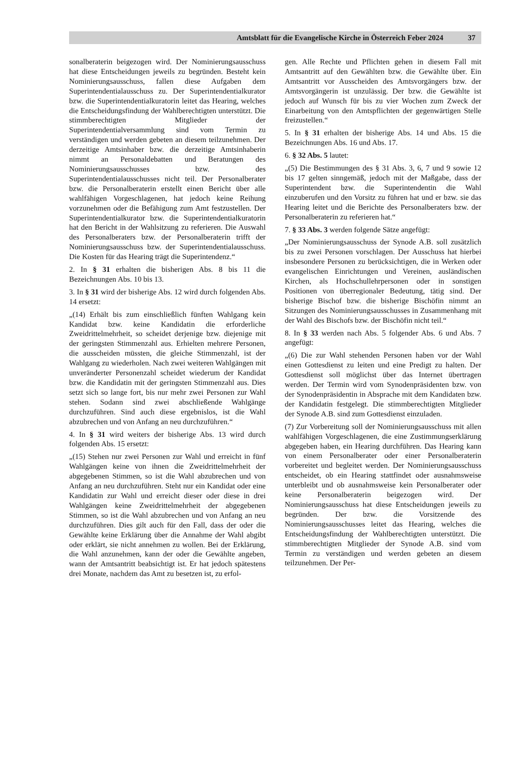Amtsblatt für die Evangelische Kirche in Österreich Feber 2024 37
sonalberaterin beigezogen wird. Der Nominierungsausschuss hat diese Entscheidungen jeweils zu begründen. Besteht kein Nominierungsausschuss, fallen diese Aufgaben dem Superintendentialausschuss zu. Der Superintendentialkurator bzw. die Superintendentialkuratorin leitet das Hearing, welches die Entscheidungsfindung der Wahlberechtigten unterstützt. Die stimmberechtigten Mitglieder der Superintendentialversammlung sind vom Termin zu verständigen und werden gebeten an diesem teilzunehmen. Der derzeitige Amtsinhaber bzw. die derzeitige Amtsinhaberin nimmt an Personaldebatten und Beratungen des Nominierungsausschusses bzw. des Superintendentialausschusses nicht teil. Der Personalberater bzw. die Personalberaterin erstellt einen Bericht über alle wahlfähigen Vorgeschlagenen, hat jedoch keine Reihung vorzunehmen oder die Befähigung zum Amt festzustellen. Der Superintendentialkurator bzw. die Superintendentialkuratorin hat den Bericht in der Wahlsitzung zu referieren. Die Auswahl des Personalberaters bzw. der Personalberaterin trifft der Nominierungsausschuss bzw. der Superintendentialausschuss. Die Kosten für das Hearing trägt die Superintendenz.“
2. In § 31 erhalten die bisherigen Abs. 8 bis 11 die Bezeichnungen Abs. 10 bis 13.
3. In § 31 wird der bisherige Abs. 12 wird durch folgenden Abs. 14 ersetzt:
„(14) Erhält bis zum einschließlich fünften Wahlgang kein Kandidat bzw. keine Kandidatin die erforderliche Zweidrittelmehrheit, so scheidet derjenige bzw. diejenige mit der geringsten Stimmenzahl aus. Erhielten mehrere Personen, die ausscheiden müssten, die gleiche Stimmenzahl, ist der Wahlgang zu wiederholen. Nach zwei weiteren Wahlgängen mit unveränderter Personenzahl scheidet wiederum der Kandidat bzw. die Kandidatin mit der geringsten Stimmenzahl aus. Dies setzt sich so lange fort, bis nur mehr zwei Personen zur Wahl stehen. Sodann sind zwei abschließende Wahlgänge durchzuführen. Sind auch diese ergebnislos, ist die Wahl abzubrechen und von Anfang an neu durchzuführen.“
4. In § 31 wird weiters der bisherige Abs. 13 wird durch folgenden Abs. 15 ersetzt:
„(15) Stehen nur zwei Personen zur Wahl und erreicht in fünf Wahlgängen keine von ihnen die Zweidrittelmehrheit der abgegebenen Stimmen, so ist die Wahl abzubrechen und von Anfang an neu durchzuführen. Steht nur ein Kandidat oder eine Kandidatin zur Wahl und erreicht dieser oder diese in drei Wahlgängen keine Zweidrittelmehrheit der abgegebenen Stimmen, so ist die Wahl abzubrechen und von Anfang an neu durchzuführen. Dies gilt auch für den Fall, dass der oder die Gewählte keine Erklärung über die Annahme der Wahl abgibt oder erklärt, sie nicht annehmen zu wollen. Bei der Erklärung, die Wahl anzunehmen, kann der oder die Gewählte angeben, wann der Amtsantritt beabsichtigt ist. Er hat jedoch spätestens drei Monate, nachdem das Amt zu besetzen ist, zu erfol-
gen. Alle Rechte und Pflichten gehen in diesem Fall mit Amtsantritt auf den Gewählten bzw. die Gewählte über. Ein Amtsantritt vor Ausscheiden des Amtsvorgängers bzw. der Amtsvorgängerin ist unzulässig. Der bzw. die Gewählte ist jedoch auf Wunsch für bis zu vier Wochen zum Zweck der Einarbeitung von den Amtspflichten der gegenwärtigen Stelle freizustellen.“
5. In § 31 erhalten der bisherige Abs. 14 und Abs. 15 die Bezeichnungen Abs. 16 und Abs. 17.
6. § 32 Abs. 5 lautet:
„(5) Die Bestimmungen des § 31 Abs. 3, 6, 7 und 9 sowie 12 bis 17 gelten sinngemäß, jedoch mit der Maßgabe, dass der Superintendent bzw. die Superintendentin die Wahl einzuberufen und den Vorsitz zu führen hat und er bzw. sie das Hearing leitet und die Berichte des Personalberaters bzw. der Personalberaterin zu referieren hat.“
7. § 33 Abs. 3 werden folgende Sätze angefügt:
„Der Nominierungsausschuss der Synode A.B. soll zusätzlich bis zu zwei Personen vorschlagen. Der Ausschuss hat hierbei insbesondere Personen zu berücksichtigen, die in Werken oder evangelischen Einrichtungen und Vereinen, ausländischen Kirchen, als Hochschullehrpersonen oder in sonstigen Positionen von überregionaler Bedeutung, tätig sind. Der bisherige Bischof bzw. die bisherige Bischöfin nimmt an Sitzungen des Nominierungsausschusses in Zusammenhang mit der Wahl des Bischofs bzw. der Bischöfin nicht teil.“
8. In § 33 werden nach Abs. 5 folgender Abs. 6 und Abs. 7 angefügt:
„(6) Die zur Wahl stehenden Personen haben vor der Wahl einen Gottesdienst zu leiten und eine Predigt zu halten. Der Gottesdienst soll möglichst über das Internet übertragen werden. Der Termin wird vom Synodenpräsidenten bzw. von der Synodenpräsidentin in Absprache mit dem Kandidaten bzw. der Kandidatin festgelegt. Die stimmberechtigten Mitglieder der Synode A.B. sind zum Gottesdienst einzuladen.
(7) Zur Vorbereitung soll der Nominierungsausschuss mit allen wahlfähigen Vorgeschlagenen, die eine Zustimmungserklärung abgegeben haben, ein Hearing durchführen. Das Hearing kann von einem Personalberater oder einer Personalberaterin vorbereitet und begleitet werden. Der Nominierungsausschuss entscheidet, ob ein Hearing stattfindet oder ausnahmsweise unterbleibt und ob ausnahmsweise kein Personalberater oder keine Personalberaterin beigezogen wird. Der Nominierungsausschuss hat diese Entscheidungen jeweils zu begründen. Der bzw. die Vorsitzende des Nominierungsausschusses leitet das Hearing, welches die Entscheidungsfindung der Wahlberechtigten unterstützt. Die stimmberechtigten Mitglieder der Synode A.B. sind vom Termin zu verständigen und werden gebeten an diesem teilzunehmen. Der Per-